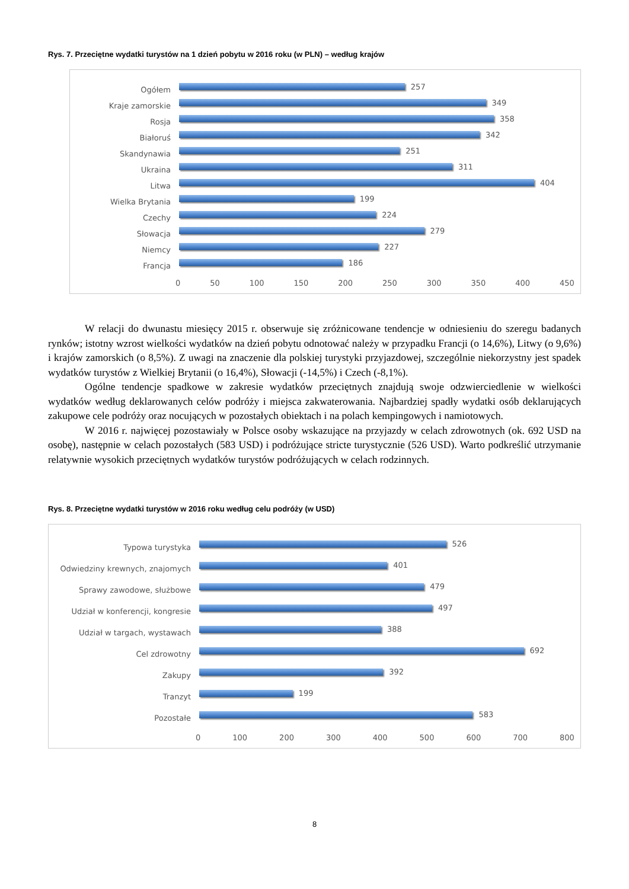Rys. 7. Przeciętne wydatki turystów na 1 dzień pobytu w 2016 roku (w PLN) – według krajów
Ogółem
257
Kraje zamorskie
349
Rosja
358
Białoruś
342
Skandynawia
251
Ukraina
311
Litwa
404
Wielka Brytania
199
Czechy
224
Słowacja
279
Niemcy
227
Francja
186
0 50 100 150 200 250 300 350 400 450
W relacji do dwunastu miesięcy 2015 r. obserwuje się zróżnicowane tendencje w odniesieniu do szeregu badanych rynków; istotny wzrost wielkości wydatków na dzień pobytu odnotować należy w przypadku Francji (o 14,6%), Litwy (o 9,6%) i krajów zamorskich (o 8,5%). Z uwagi na znaczenie dla polskiej turystyki przyjazdowej, szczególnie niekorzystny jest spadek wydatków turystów z Wielkiej Brytanii (o 16,4%), Słowacji (-14,5%) i Czech (-8,1%).
Ogólne tendencje spadkowe w zakresie wydatków przeciętnych znajdują swoje odzwierciedlenie w wielkości wydatków według deklarowanych celów podróży i miejsca zakwaterowania. Najbardziej spadły wydatki osób deklarujących zakupowe cele podróży oraz nocujących w pozostałych obiektach i na polach kempingowych i namiotowych.
W 2016 r. najwięcej pozostawiały w Polsce osoby wskazujące na przyjazdy w celach zdrowotnych (ok. 692 USD na osobę), następnie w celach pozostałych (583 USD) i podróżujące stricte turystycznie (526 USD). Warto podkreślić utrzymanie relatywnie wysokich przeciętnych wydatków turystów podróżujących w celach rodzinnych.
Rys. 8. Przeciętne wydatki turystów w 2016 roku według celu podróży (w USD)
Typowa turystyka
526
Odwiedziny krewnych, znajomych
401
Sprawy zawodowe, służbowe
479
Udział w konferencji, kongresie
497
Udział w targach, wystawach
388
Cel zdrowotny
692
Zakupy
392
Tranzyt
199
Pozostałe
583
0 100 200 300 400 500 600 700 800
8